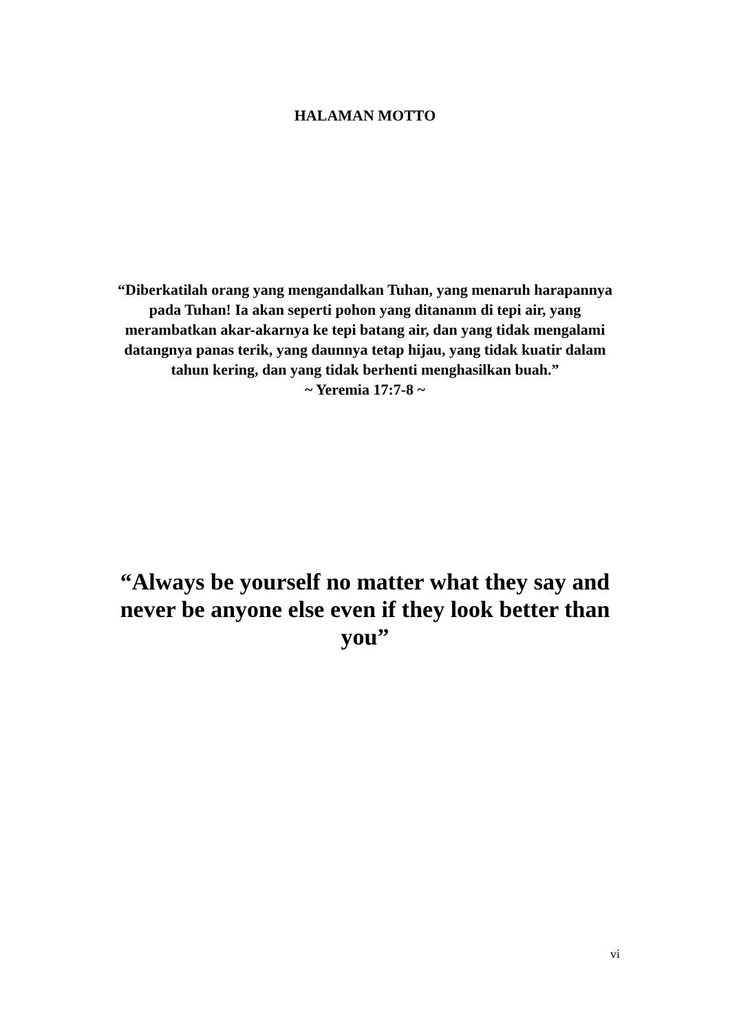HALAMAN MOTTO
“Diberkatilah orang yang mengandalkan Tuhan, yang menaruh harapannya pada Tuhan! Ia akan seperti pohon yang ditananm di tepi air, yang merambatkan akar-akarnya ke tepi batang air, dan yang tidak mengalami datangnya panas terik, yang daunnya tetap hijau, yang tidak kuatir dalam tahun kering, dan yang tidak berhenti menghasilkan buah.”
~ Yeremia 17:7-8 ~
“Always be yourself no matter what they say and never be anyone else even if they look better than you”
vi